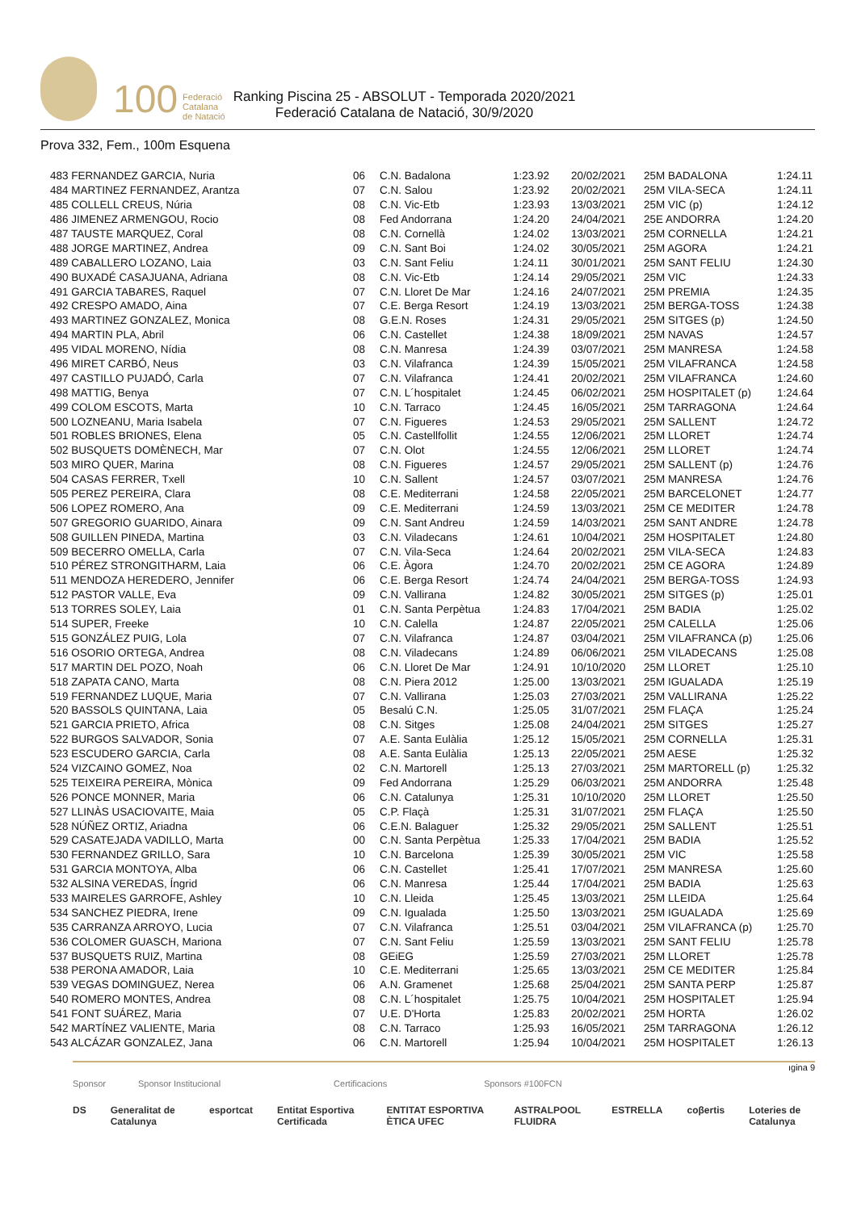100 Federació
Catalana
de Natació
Ranking Piscina 25 - ABSOLUT - Temporada 2020/2021
Federació Catalana de Natació, 30/9/2020
Prova 332, Fem., 100m Esquena
| 483 FERNANDEZ GARCIA, Nuria | 06 | C.N. Badalona | 1:23.92 | 20/02/2021 | 25M BADALONA | 1:24.11 |
| 484 MARTINEZ FERNANDEZ, Arantza | 07 | C.N. Salou | 1:23.92 | 20/02/2021 | 25M VILA-SECA | 1:24.11 |
| 485 COLLELL CREUS, Núria | 08 | C.N. Vic-Etb | 1:23.93 | 13/03/2021 | 25M VIC (p) | 1:24.12 |
| 486 JIMENEZ ARMENGOU, Rocio | 08 | Fed Andorrana | 1:24.20 | 24/04/2021 | 25E ANDORRA | 1:24.20 |
| 487 TAUSTE MARQUEZ, Coral | 08 | C.N. Cornellà | 1:24.02 | 13/03/2021 | 25M CORNELLA | 1:24.21 |
| 488 JORGE MARTINEZ, Andrea | 09 | C.N. Sant Boi | 1:24.02 | 30/05/2021 | 25M AGORA | 1:24.21 |
| 489 CABALLERO LOZANO, Laia | 03 | C.N. Sant Feliu | 1:24.11 | 30/01/2021 | 25M SANT FELIU | 1:24.30 |
| 490 BUXADÉ CASAJUANA, Adriana | 08 | C.N. Vic-Etb | 1:24.14 | 29/05/2021 | 25M VIC | 1:24.33 |
| 491 GARCIA TABARES, Raquel | 07 | C.N. Lloret De Mar | 1:24.16 | 24/07/2021 | 25M PREMIA | 1:24.35 |
| 492 CRESPO AMADO, Aina | 07 | C.E. Berga Resort | 1:24.19 | 13/03/2021 | 25M BERGA-TOSS | 1:24.38 |
| 493 MARTINEZ GONZALEZ, Monica | 08 | G.E.N. Roses | 1:24.31 | 29/05/2021 | 25M SITGES (p) | 1:24.50 |
| 494 MARTIN PLA, Abril | 06 | C.N. Castellet | 1:24.38 | 18/09/2021 | 25M NAVAS | 1:24.57 |
| 495 VIDAL MORENO, Nídia | 08 | C.N. Manresa | 1:24.39 | 03/07/2021 | 25M MANRESA | 1:24.58 |
| 496 MIRET CARBÓ, Neus | 03 | C.N. Vilafranca | 1:24.39 | 15/05/2021 | 25M VILAFRANCA | 1:24.58 |
| 497 CASTILLO PUJADÓ, Carla | 07 | C.N. Vilafranca | 1:24.41 | 20/02/2021 | 25M VILAFRANCA | 1:24.60 |
| 498 MATTIG, Benya | 07 | C.N. L´hospitalet | 1:24.45 | 06/02/2021 | 25M HOSPITALET (p) | 1:24.64 |
| 499 COLOM ESCOTS, Marta | 10 | C.N. Tarraco | 1:24.45 | 16/05/2021 | 25M TARRAGONA | 1:24.64 |
| 500 LOZNEANU, Maria Isabela | 07 | C.N. Figueres | 1:24.53 | 29/05/2021 | 25M SALLENT | 1:24.72 |
| 501 ROBLES BRIONES, Elena | 05 | C.N. Castellfollit | 1:24.55 | 12/06/2021 | 25M LLORET | 1:24.74 |
| 502 BUSQUETS DOMÈNECH, Mar | 07 | C.N. Olot | 1:24.55 | 12/06/2021 | 25M LLORET | 1:24.74 |
| 503 MIRO QUER, Marina | 08 | C.N. Figueres | 1:24.57 | 29/05/2021 | 25M SALLENT (p) | 1:24.76 |
| 504 CASAS FERRER, Txell | 10 | C.N. Sallent | 1:24.57 | 03/07/2021 | 25M MANRESA | 1:24.76 |
| 505 PEREZ PEREIRA, Clara | 08 | C.E. Mediterrani | 1:24.58 | 22/05/2021 | 25M BARCELONET | 1:24.77 |
| 506 LOPEZ ROMERO, Ana | 09 | C.E. Mediterrani | 1:24.59 | 13/03/2021 | 25M CE MEDITER | 1:24.78 |
| 507 GREGORIO GUARIDO, Ainara | 09 | C.N. Sant Andreu | 1:24.59 | 14/03/2021 | 25M SANT ANDRE | 1:24.78 |
| 508 GUILLEN PINEDA, Martina | 03 | C.N. Viladecans | 1:24.61 | 10/04/2021 | 25M HOSPITALET | 1:24.80 |
| 509 BECERRO OMELLA, Carla | 07 | C.N. Vila-Seca | 1:24.64 | 20/02/2021 | 25M VILA-SECA | 1:24.83 |
| 510 PÉREZ STRONGITHARM, Laia | 06 | C.E. Àgora | 1:24.70 | 20/02/2021 | 25M CE AGORA | 1:24.89 |
| 511 MENDOZA HEREDERO, Jennifer | 06 | C.E. Berga Resort | 1:24.74 | 24/04/2021 | 25M BERGA-TOSS | 1:24.93 |
| 512 PASTOR VALLE, Eva | 09 | C.N. Vallirana | 1:24.82 | 30/05/2021 | 25M SITGES (p) | 1:25.01 |
| 513 TORRES SOLEY, Laia | 01 | C.N. Santa Perpètua | 1:24.83 | 17/04/2021 | 25M BADIA | 1:25.02 |
| 514 SUPER, Freeke | 10 | C.N. Calella | 1:24.87 | 22/05/2021 | 25M CALELLA | 1:25.06 |
| 515 GONZÁLEZ PUIG, Lola | 07 | C.N. Vilafranca | 1:24.87 | 03/04/2021 | 25M VILAFRANCA (p) | 1:25.06 |
| 516 OSORIO ORTEGA, Andrea | 08 | C.N. Viladecans | 1:24.89 | 06/06/2021 | 25M VILADECANS | 1:25.08 |
| 517 MARTIN DEL POZO, Noah | 06 | C.N. Lloret De Mar | 1:24.91 | 10/10/2020 | 25M LLORET | 1:25.10 |
| 518 ZAPATA CANO, Marta | 08 | C.N. Piera 2012 | 1:25.00 | 13/03/2021 | 25M IGUALADA | 1:25.19 |
| 519 FERNANDEZ LUQUE, Maria | 07 | C.N. Vallirana | 1:25.03 | 27/03/2021 | 25M VALLIRANA | 1:25.22 |
| 520 BASSOLS QUINTANA, Laia | 05 | Besalú C.N. | 1:25.05 | 31/07/2021 | 25M FLAÇA | 1:25.24 |
| 521 GARCIA PRIETO, Africa | 08 | C.N. Sitges | 1:25.08 | 24/04/2021 | 25M SITGES | 1:25.27 |
| 522 BURGOS SALVADOR, Sonia | 07 | A.E. Santa Eulàlia | 1:25.12 | 15/05/2021 | 25M CORNELLA | 1:25.31 |
| 523 ESCUDERO GARCIA, Carla | 08 | A.E. Santa Eulàlia | 1:25.13 | 22/05/2021 | 25M AESE | 1:25.32 |
| 524 VIZCAINO GOMEZ, Noa | 02 | C.N. Martorell | 1:25.13 | 27/03/2021 | 25M MARTORELL (p) | 1:25.32 |
| 525 TEIXEIRA PEREIRA, Mònica | 09 | Fed Andorrana | 1:25.29 | 06/03/2021 | 25M ANDORRA | 1:25.48 |
| 526 PONCE MONNER, Maria | 06 | C.N. Catalunya | 1:25.31 | 10/10/2020 | 25M LLORET | 1:25.50 |
| 527 LLINÀS USACIOVAITE, Maia | 05 | C.P. Flaçà | 1:25.31 | 31/07/2021 | 25M FLAÇA | 1:25.50 |
| 528 NÚÑEZ ORTIZ, Ariadna | 06 | C.E.N. Balaguer | 1:25.32 | 29/05/2021 | 25M SALLENT | 1:25.51 |
| 529 CASATEJADA VADILLO, Marta | 00 | C.N. Santa Perpètua | 1:25.33 | 17/04/2021 | 25M BADIA | 1:25.52 |
| 530 FERNANDEZ GRILLO, Sara | 10 | C.N. Barcelona | 1:25.39 | 30/05/2021 | 25M VIC | 1:25.58 |
| 531 GARCIA MONTOYA, Alba | 06 | C.N. Castellet | 1:25.41 | 17/07/2021 | 25M MANRESA | 1:25.60 |
| 532 ALSINA VEREDAS, Íngrid | 06 | C.N. Manresa | 1:25.44 | 17/04/2021 | 25M BADIA | 1:25.63 |
| 533 MAIRELES GARROFE, Ashley | 10 | C.N. Lleida | 1:25.45 | 13/03/2021 | 25M LLEIDA | 1:25.64 |
| 534 SANCHEZ PIEDRA, Irene | 09 | C.N. Igualada | 1:25.50 | 13/03/2021 | 25M IGUALADA | 1:25.69 |
| 535 CARRANZA ARROYO, Lucia | 07 | C.N. Vilafranca | 1:25.51 | 03/04/2021 | 25M VILAFRANCA (p) | 1:25.70 |
| 536 COLOMER GUASCH, Mariona | 07 | C.N. Sant Feliu | 1:25.59 | 13/03/2021 | 25M SANT FELIU | 1:25.78 |
| 537 BUSQUETS RUIZ, Martina | 08 | GEiEG | 1:25.59 | 27/03/2021 | 25M LLORET | 1:25.78 |
| 538 PERONA AMADOR, Laia | 10 | C.E. Mediterrani | 1:25.65 | 13/03/2021 | 25M CE MEDITER | 1:25.84 |
| 539 VEGAS DOMINGUEZ, Nerea | 06 | A.N. Gramenet | 1:25.68 | 25/04/2021 | 25M SANTA PERP | 1:25.87 |
| 540 ROMERO MONTES, Andrea | 08 | C.N. L´hospitalet | 1:25.75 | 10/04/2021 | 25M HOSPITALET | 1:25.94 |
| 541 FONT SUÁREZ, Maria | 07 | U.E. D'Horta | 1:25.83 | 20/02/2021 | 25M HORTA | 1:26.02 |
| 542 MARTÍNEZ VALIENTE, Maria | 08 | C.N. Tarraco | 1:25.93 | 16/05/2021 | 25M TARRAGONA | 1:26.12 |
| 543 ALCÁZAR GONZALEZ, Jana | 06 | C.N. Martorell | 1:25.94 | 10/04/2021 | 25M HOSPITALET | 1:26.13 |
ıgina 9
Sponsor Sponsor Institucional Certificacions Sponsors #100FCN
DS Generalitat de Catalunya esportcat Entitat Esportiva Certificada ENTITAT ESPORTIVA ÈTICA UFEC ASTRALPOOL FLUIDRA ESTRELLA coβertis Loteries de Catalunya